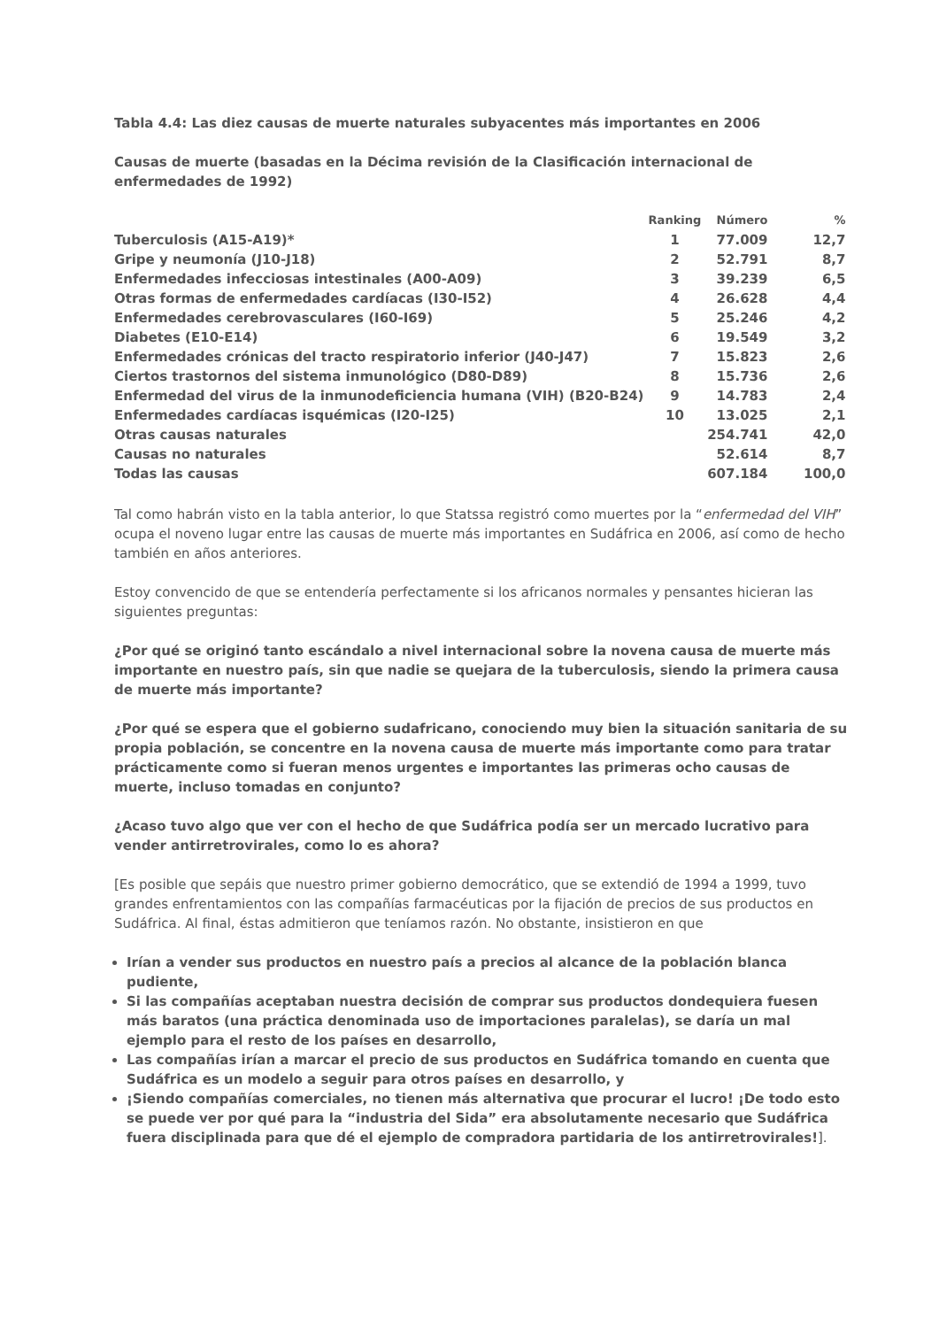Tabla 4.4: Las diez causas de muerte naturales subyacentes más importantes en 2006
Causas de muerte (basadas en la Décima revisión de la Clasificación internacional de enfermedades de 1992)
| | Ranking | Número | % |
| --- | --- | --- | --- |
| Tuberculosis (A15-A19)* | 1 | 77.009 | 12,7 |
| Gripe y neumonía (J10-J18) | 2 | 52.791 | 8,7 |
| Enfermedades infecciosas intestinales (A00-A09) | 3 | 39.239 | 6,5 |
| Otras formas de enfermedades cardíacas (I30-I52) | 4 | 26.628 | 4,4 |
| Enfermedades cerebrovasculares (I60-I69) | 5 | 25.246 | 4,2 |
| Diabetes (E10-E14) | 6 | 19.549 | 3,2 |
| Enfermedades crónicas del tracto respiratorio inferior (J40-J47) | 7 | 15.823 | 2,6 |
| Ciertos trastornos del sistema inmunológico (D80-D89) | 8 | 15.736 | 2,6 |
| Enfermedad del virus de la inmunodeficiencia humana (VIH) (B20-B24) | 9 | 14.783 | 2,4 |
| Enfermedades cardíacas isquémicas (I20-I25) | 10 | 13.025 | 2,1 |
| Otras causas naturales | | 254.741 | 42,0 |
| Causas no naturales | | 52.614 | 8,7 |
| Todas las causas | | 607.184 | 100,0 |
Tal como habrán visto en la tabla anterior, lo que Statssa registró como muertes por la “enfermedad del VIH” ocupa el noveno lugar entre las causas de muerte más importantes en Sudáfrica en 2006, así como de hecho también en años anteriores.
Estoy convencido de que se entendería perfectamente si los africanos normales y pensantes hicieran las siguientes preguntas:
¿Por qué se originó tanto escándalo a nivel internacional sobre la novena causa de muerte más importante en nuestro país, sin que nadie se quejara de la tuberculosis, siendo la primera causa de muerte más importante?
¿Por qué se espera que el gobierno sudafricano, conociendo muy bien la situación sanitaria de su propia población, se concentre en la novena causa de muerte más importante como para tratar prácticamente como si fueran menos urgentes e importantes las primeras ocho causas de muerte, incluso tomadas en conjunto?
¿Acaso tuvo algo que ver con el hecho de que Sudáfrica podía ser un mercado lucrativo para vender antirretrovirales, como lo es ahora?
[Es posible que sepáis que nuestro primer gobierno democrático, que se extendió de 1994 a 1999, tuvo grandes enfrentamientos con las compañías farmacéuticas por la fijación de precios de sus productos en Sudáfrica. Al final, éstas admitieron que teníamos razón. No obstante, insistieron en que
Irían a vender sus productos en nuestro país a precios al alcance de la población blanca pudiente,
Si las compañías aceptaban nuestra decisión de comprar sus productos dondequiera fuesen más baratos (una práctica denominada uso de importaciones paralelas), se daría un mal ejemplo para el resto de los países en desarrollo,
Las compañías irían a marcar el precio de sus productos en Sudáfrica tomando en cuenta que Sudáfrica es un modelo a seguir para otros países en desarrollo, y
¡Siendo compañías comerciales, no tienen más alternativa que procurar el lucro! ¡De todo esto se puede ver por qué para la “industria del Sida” era absolutamente necesario que Sudáfrica fuera disciplinada para que dé el ejemplo de compradora partidaria de los antirretrovirales!].